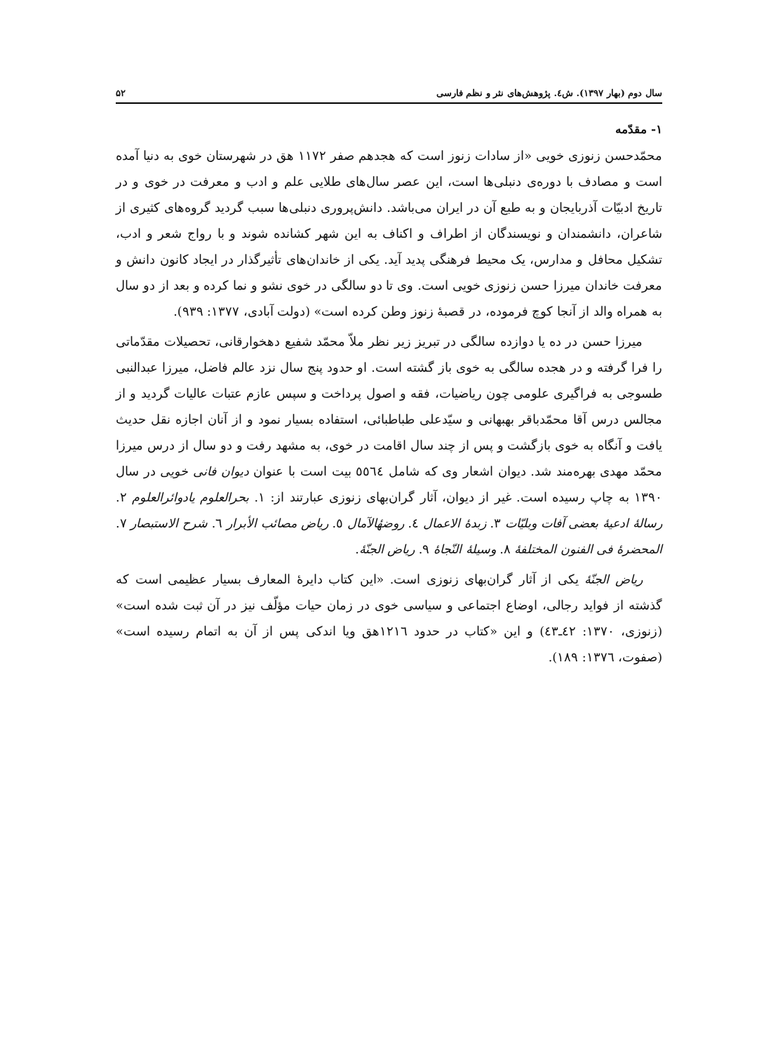سال دوم (بهار ۱۳۹۷). ش٤. پژوهش‌های نثر و نظم فارسی ۵۲
۱- مقدّمه
محمّدحسن زنوزی خویی «از سادات زنوز است که هجدهم صفر ۱۱۷۲ هق در شهرستان خوی به دنیا آمده است و مصادف با دوره‌ی دنبلی‌ها است، این عصر سال‌های طلایی علم و ادب و معرفت در خوی و در تاریخ ادبیّات آذربایجان و به طبع آن در ایران می‌باشد. دانش‌پروری دنبلی‌ها سبب گردید گروه‌های کثیری از شاعران، دانشمندان و نویسندگان از اطراف و اکناف به این شهر کشانده شوند و با رواج شعر و ادب، تشکیل محافل و مدارس، یک محیط فرهنگی پدید آید. یکی از خاندان‌های تأثیرگذار در ایجاد کانون دانش و معرفت خاندان میرزا حسن زنوزی خویی است. وی تا دو سالگی در خوی نشو و نما کرده و بعد از دو سال به همراه والد از آنجا کوچ فرموده، در قصبهٔ زنوز وطن کرده است» (دولت آبادی، ۱۳۷۷: ۹۳۹).
میرزا حسن در ده یا دوازده سالگی در تبریز زیر نظر ملاّ محمّد شفیع دهخوارقانی، تحصیلات مقدّماتی را فرا گرفته و در هجده سالگی به خوی باز گشته است. او حدود پنج سال نزد عالم فاضل، میرزا عبدالنبی طسوجی به فراگیری علومی چون ریاضیات، فقه و اصول پرداخت و سپس عازم عتبات عالیات گردید و از مجالس درس آقا محمّدباقر بهبهانی و سیّدعلی طباطبائی، استفاده بسیار نمود و از آنان اجازه نقل حدیث یافت و آنگاه به خوی بازگشت و پس از چند سال اقامت در خوی، به مشهد رفت و دو سال از درس میرزا محمّد مهدی بهره‌مند شد. دیوان اشعار وی که شامل ٥٥٦٤ بیت است با عنوان دیوان فانی خویی در سال ۱۳۹۰ به چاپ رسیده است. غیر از دیوان، آثار گران‌بهای زنوزی عبارتند از: ۱. بحرالعلوم یادوائرالعلوم ۲. رسالهٔ ادعیهٔ بعضی آفات وبلیّات ۳. زبدهٔ الاعمال ٤. روضهٔالآمال ٥. ریاض مصائب الأبرار ٦. شرح الاستبصار ۷. المحضرهٔ فی الفنون المختلفهٔ ۸. وسیلهٔ النّجاهٔ ۹. ریاض الجنّهٔ.
ریاض الجنّهٔ یکی از آثار گران‌بهای زنوزی است. «این کتاب دایرهٔ المعارف بسیار عظیمی است که گذشته از فواید رجالی، اوضاع اجتماعی و سیاسی خوی در زمان حیات مؤلّف نیز در آن ثبت شده است» (زنوزی، ۱۳۷۰: ٤۲ـ٤۳) و این «کتاب در حدود ۱۲۱٦هق ویا اندکی پس از آن به اتمام رسیده است» (صفوت، ۱۳۷٦: ۱۸۹).